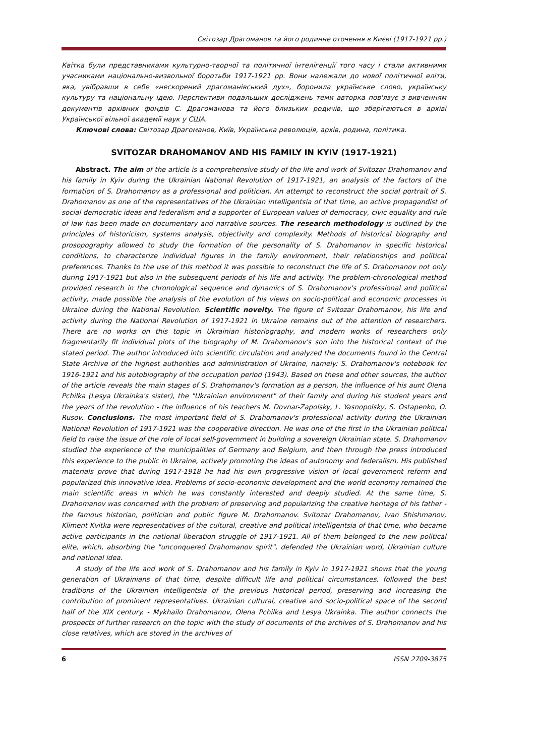Світозар Драгоманов та його родинне оточення в Києві (1917-1921 рр.)
Квітка були представниками культурно-творчої та політичної інтелігенції того часу і стали активними учасниками національно-визвольної боротьби 1917-1921 рр. Вони належали до нової політичної еліти, яка, увібравши в себе «нескорений драгоманівський дух», боронила українське слово, українську культуру та національну ідею. Перспективи подальших досліджень теми авторка пов'язує з вивченням документів архівних фондів С. Драгоманова та його близьких родичів, що зберігаються в архіві Української вільної академії наук у США.
Ключові слова: Світозар Драгоманов, Київ, Українська революція, архів, родина, політика.
SVITOZAR DRAHOMANOV AND HIS FAMILY IN KYIV (1917-1921)
Abstract. The aim of the article is a comprehensive study of the life and work of Svitozar Drahomanov and his family in Kyiv during the Ukrainian National Revolution of 1917-1921, an analysis of the factors of the formation of S. Drahomanov as a professional and politician. An attempt to reconstruct the social portrait of S. Drahomanov as one of the representatives of the Ukrainian intelligentsia of that time, an active propagandist of social democratic ideas and federalism and a supporter of European values of democracy, civic equality and rule of law has been made on documentary and narrative sources. The research methodology is outlined by the principles of historicism, systems analysis, objectivity and complexity. Methods of historical biography and prosopography allowed to study the formation of the personality of S. Drahomanov in specific historical conditions, to characterize individual figures in the family environment, their relationships and political preferences. Thanks to the use of this method it was possible to reconstruct the life of S. Drahomanov not only during 1917-1921 but also in the subsequent periods of his life and activity. The problem-chronological method provided research in the chronological sequence and dynamics of S. Drahomanov's professional and political activity, made possible the analysis of the evolution of his views on socio-political and economic processes in Ukraine during the National Revolution. Scientific novelty. The figure of Svitozar Drahomanov, his life and activity during the National Revolution of 1917-1921 in Ukraine remains out of the attention of researchers. There are no works on this topic in Ukrainian historiography, and modern works of researchers only fragmentarily fit individual plots of the biography of M. Drahomanov's son into the historical context of the stated period. The author introduced into scientific circulation and analyzed the documents found in the Central State Archive of the highest authorities and administration of Ukraine, namely: S. Drahomanov's notebook for 1916-1921 and his autobiography of the occupation period (1943). Based on these and other sources, the author of the article reveals the main stages of S. Drahomanov's formation as a person, the influence of his aunt Olena Pchilka (Lesya Ukrainka's sister), the "Ukrainian environment" of their family and during his student years and the years of the revolution - the influence of his teachers M. Dovnar-Zapolsky, L. Yasnopolsky, S. Ostapenko, O. Rusov. Conclusions. The most important field of S. Drahomanov's professional activity during the Ukrainian National Revolution of 1917-1921 was the cooperative direction. He was one of the first in the Ukrainian political field to raise the issue of the role of local self-government in building a sovereign Ukrainian state. S. Drahomanov studied the experience of the municipalities of Germany and Belgium, and then through the press introduced this experience to the public in Ukraine, actively promoting the ideas of autonomy and federalism. His published materials prove that during 1917-1918 he had his own progressive vision of local government reform and popularized this innovative idea. Problems of socio-economic development and the world economy remained the main scientific areas in which he was constantly interested and deeply studied. At the same time, S. Drahomanov was concerned with the problem of preserving and popularizing the creative heritage of his father - the famous historian, politician and public figure M. Drahomanov. Svitozar Drahomanov, Ivan Shishmanov, Kliment Kvitka were representatives of the cultural, creative and political intelligentsia of that time, who became active participants in the national liberation struggle of 1917-1921. All of them belonged to the new political elite, which, absorbing the "unconquered Drahomanov spirit", defended the Ukrainian word, Ukrainian culture and national idea.
A study of the life and work of S. Drahomanov and his family in Kyiv in 1917-1921 shows that the young generation of Ukrainians of that time, despite difficult life and political circumstances, followed the best traditions of the Ukrainian intelligentsia of the previous historical period, preserving and increasing the contribution of prominent representatives. Ukrainian cultural, creative and socio-political space of the second half of the XIX century. - Mykhailo Drahomanov, Olena Pchilka and Lesya Ukrainka. The author connects the prospects of further research on the topic with the study of documents of the archives of S. Drahomanov and his close relatives, which are stored in the archives of
6 ISSN 2709-3875